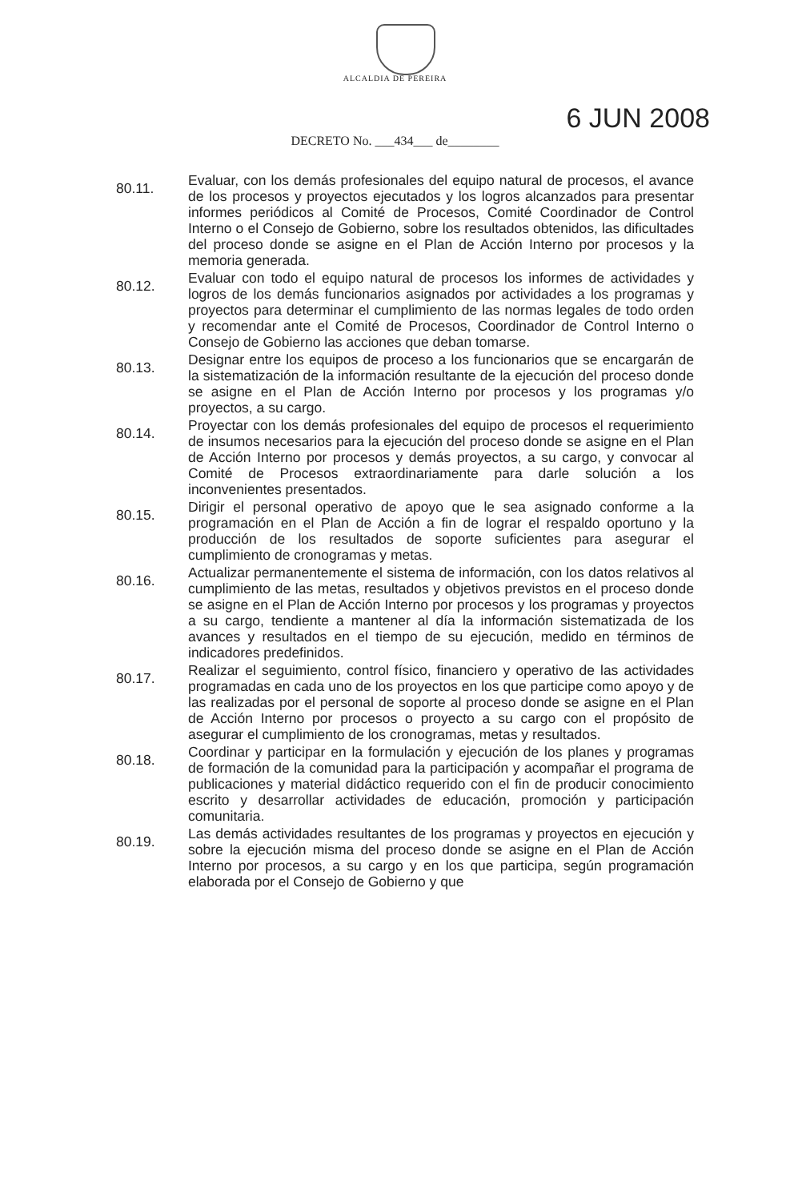ALCALDIA DE PEREIRA
6 JUN 2008
DECRETO No. ___434___ de________
80.11.
Evaluar, con los demás profesionales del equipo natural de procesos, el avance de los procesos y proyectos ejecutados y los logros alcanzados para presentar informes periódicos al Comité de Procesos, Comité Coordinador de Control Interno o el Consejo de Gobierno, sobre los resultados obtenidos, las dificultades del proceso donde se asigne en el Plan de Acción Interno por procesos y la memoria generada.
80.12.
Evaluar con todo el equipo natural de procesos los informes de actividades y logros de los demás funcionarios asignados por actividades a los programas y proyectos para determinar el cumplimiento de las normas legales de todo orden y recomendar ante el Comité de Procesos, Coordinador de Control Interno o Consejo de Gobierno las acciones que deban tomarse.
80.13.
Designar entre los equipos de proceso a los funcionarios que se encargarán de la sistematización de la información resultante de la ejecución del proceso donde se asigne en el Plan de Acción Interno por procesos y los programas y/o proyectos, a su cargo.
80.14.
Proyectar con los demás profesionales del equipo de procesos el requerimiento de insumos necesarios para la ejecución del proceso donde se asigne en el Plan de Acción Interno por procesos y demás proyectos, a su cargo, y convocar al Comité de Procesos extraordinariamente para darle solución a los inconvenientes presentados.
80.15.
Dirigir el personal operativo de apoyo que le sea asignado conforme a la programación en el Plan de Acción a fin de lograr el respaldo oportuno y la producción de los resultados de soporte suficientes para asegurar el cumplimiento de cronogramas y metas.
80.16.
Actualizar permanentemente el sistema de información, con los datos relativos al cumplimiento de las metas, resultados y objetivos previstos en el proceso donde se asigne en el Plan de Acción Interno por procesos y los programas y proyectos a su cargo, tendiente a mantener al día la información sistematizada de los avances y resultados en el tiempo de su ejecución, medido en términos de indicadores predefinidos.
80.17.
Realizar el seguimiento, control físico, financiero y operativo de las actividades programadas en cada uno de los proyectos en los que participe como apoyo y de las realizadas por el personal de soporte al proceso donde se asigne en el Plan de Acción Interno por procesos o proyecto a su cargo con el propósito de asegurar el cumplimiento de los cronogramas, metas y resultados.
80.18.
Coordinar y participar en la formulación y ejecución de los planes y programas de formación de la comunidad para la participación y acompañar el programa de publicaciones y material didáctico requerido con el fin de producir conocimiento escrito y desarrollar actividades de educación, promoción y participación comunitaria.
80.19.
Las demás actividades resultantes de los programas y proyectos en ejecución y sobre la ejecución misma del proceso donde se asigne en el Plan de Acción Interno por procesos, a su cargo y en los que participa, según programación elaborada por el Consejo de Gobierno y que